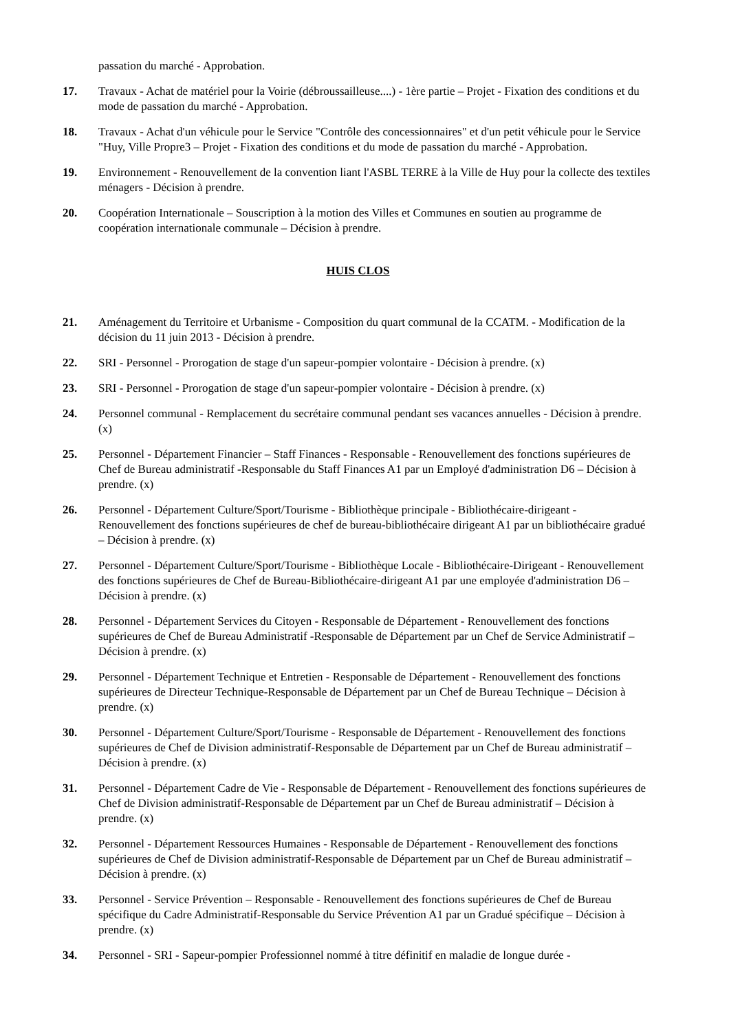passation du marché - Approbation.
17. Travaux - Achat de matériel pour la Voirie (débroussailleuse....) - 1ère partie – Projet - Fixation des conditions et du mode de passation du marché - Approbation.
18. Travaux - Achat d'un véhicule pour le Service "Contrôle des concessionnaires" et d'un petit véhicule pour le Service "Huy, Ville Propre3 – Projet - Fixation des conditions et du mode de passation du marché - Approbation.
19. Environnement - Renouvellement de la convention liant l'ASBL TERRE à la Ville de Huy pour la collecte des textiles ménagers - Décision à prendre.
20. Coopération Internationale – Souscription à la motion des Villes et Communes en soutien au programme de coopération internationale communale – Décision à prendre.
HUIS CLOS
21. Aménagement du Territoire et Urbanisme - Composition du quart communal de la CCATM. - Modification de la décision du 11 juin 2013 - Décision à prendre.
22. SRI - Personnel - Prorogation de stage d'un sapeur-pompier volontaire - Décision à prendre. (x)
23. SRI - Personnel - Prorogation de stage d'un sapeur-pompier volontaire - Décision à prendre. (x)
24. Personnel communal - Remplacement du secrétaire communal pendant ses vacances annuelles - Décision à prendre. (x)
25. Personnel - Département Financier – Staff Finances - Responsable - Renouvellement des fonctions supérieures de Chef de Bureau administratif -Responsable du Staff Finances A1 par un Employé d'administration D6 – Décision à prendre. (x)
26. Personnel - Département Culture/Sport/Tourisme - Bibliothèque principale - Bibliothécaire-dirigeant - Renouvellement des fonctions supérieures de chef de bureau-bibliothécaire dirigeant A1 par un bibliothécaire gradué – Décision à prendre. (x)
27. Personnel - Département Culture/Sport/Tourisme - Bibliothèque Locale - Bibliothécaire-Dirigeant - Renouvellement des fonctions supérieures de Chef de Bureau-Bibliothécaire-dirigeant A1 par une employée d'administration D6 – Décision à prendre. (x)
28. Personnel - Département Services du Citoyen - Responsable de Département - Renouvellement des fonctions supérieures de Chef de Bureau Administratif -Responsable de Département par un Chef de Service Administratif – Décision à prendre. (x)
29. Personnel - Département Technique et Entretien - Responsable de Département - Renouvellement des fonctions supérieures de Directeur Technique-Responsable de Département par un Chef de Bureau Technique – Décision à prendre. (x)
30. Personnel - Département Culture/Sport/Tourisme - Responsable de Département - Renouvellement des fonctions supérieures de Chef de Division administratif-Responsable de Département par un Chef de Bureau administratif – Décision à prendre. (x)
31. Personnel - Département Cadre de Vie - Responsable de Département - Renouvellement des fonctions supérieures de Chef de Division administratif-Responsable de Département par un Chef de Bureau administratif – Décision à prendre. (x)
32. Personnel - Département Ressources Humaines - Responsable de Département - Renouvellement des fonctions supérieures de Chef de Division administratif-Responsable de Département par un Chef de Bureau administratif – Décision à prendre. (x)
33. Personnel - Service Prévention – Responsable - Renouvellement des fonctions supérieures de Chef de Bureau spécifique du Cadre Administratif-Responsable du Service Prévention A1 par un Gradué spécifique – Décision à prendre. (x)
34. Personnel - SRI - Sapeur-pompier Professionnel nommé à titre définitif en maladie de longue durée -